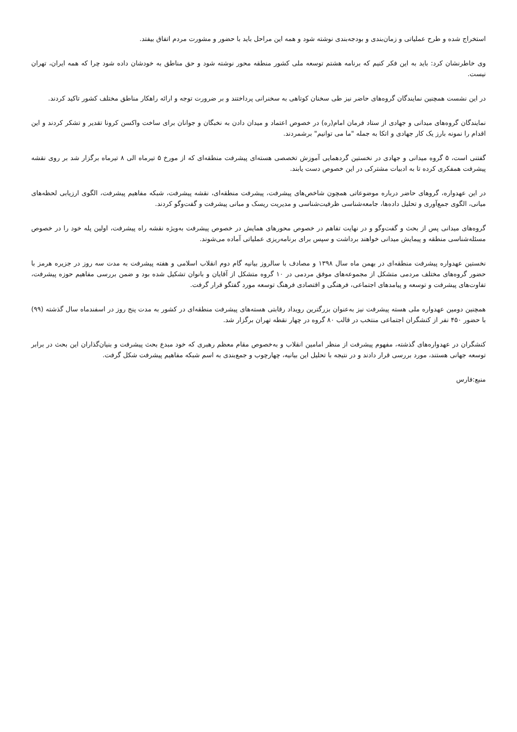استخراج شده و طرح عملیاتی و زمان‌بندی و بودجه‌بندی نوشته شود و همه این مراحل باید با حضور و مشورت مردم اتفاق بیفتد.
وی خاطرنشان کرد: باید به این فکر کنیم که برنامه هشتم توسعه ملی کشور منطقه محور نوشته شود و حق مناطق به خودشان داده شود چرا که همه ایران، تهران نیست.
در این نشست همچنین نمایندگان گروه‌های حاضر نیز طی سخنان کوتاهی به سخنرانی پرداختند و بر ضرورت توجه و ارائه راهکار مناطق مختلف کشور تاکید کردند.
نمایندگان گروه‌های میدانی و جهادی از ستاد فرمان امام(ره) در خصوص اعتماد و میدان دادن به نخبگان و جوانان برای ساخت واکسن کرونا تقدیر و تشکر کردند و این اقدام را نمونه بارز یک کار جهادی و اتکا به جمله "ما می توانیم" برشمردند.
گفتنی است، ۵ گروه میدانی و جهادی در نخستین گردهمایی آموزش تخصصی هسته‌ای پیشرفت منطقه‌ای که از مورخ ۵ تیرماه الی ۸ تیرماه برگزار شد بر روی نقشه پیشرفت همفکری کرده تا به ادبیات مشترکی در این خصوص دست یابند.
در این عهدواره، گروهای حاضر درباره موضوعاتی همچون شاخص‌های پیشرفت، پیشرفت منطقه‌ای، نقشه پیشرفت، شبکه مفاهیم پیشرفت، الگوی ارزیابی لحظه‌های میانی، الگوی جمع‌آوری و تحلیل داده‌ها، جامعه‌شناسی ظرفیت‌شناسی و مدیریت ریسک و مبانی پیشرفت و گفت‌وگو کردند.
گروه‌های میدانی پس از بحث و گفت‌وگو و در نهایت تفاهم در خصوص محورهای همایش در خصوص پیشرفت به‌ویژه نقشه راه پیشرفت، اولین پله خود را در خصوص مسئله‌شناسی منطقه و پیمایش میدانی خواهند برداشت و سپس برای برنامه‌ریزی عملیاتی آماده می‌شوند.
نخستین عهدواره پیشرفت منطقه‌ای در بهمن ماه سال ۱۳۹۸ و مصادف با سالروز بیانیه گام دوم انقلاب اسلامی و هفته پیشرفت به مدت سه روز در جزیره هرمز با حضور گروه‌های مختلف مردمی متشکل از مجموعه‌های موفق مردمی در ۱۰ گروه متشکل از آقایان و بانوان تشکیل شده بود و ضمن بررسی مفاهیم حوزه پیشرفت، تفاوت‌های پیشرفت و توسعه و پیامدهای اجتماعی، فرهنگی و اقتصادی فرهنگ توسعه مورد گفتگو قرار گرفت.
همچنین دومین عهدواره ملی هسته پیشرفت نیز به‌عنوان بزرگترین رویداد رقابتی هسته‌های پیشرفت منطقه‌ای در کشور به مدت پنج روز در اسفندماه سال گذشته (۹۹) با حضور ۴۵۰ نفر از کنشگران اجتماعی منتخب در قالب ۸۰ گروه در چهار نقطه تهران برگزار شد.
کنشگران در عهدواره‌های گذشته، مفهوم پیشرفت از منظر امامین انقلاب و به‌خصوص مقام معظم رهبری که خود مبدع بحث پیشرفت و بنیان‌گذاران این بحث در برابر توسعه جهانی هستند، مورد بررسی قرار دادند و در نتیجه با تحلیل این بیانیه، چهارچوب و جمع‌بندی به اسم شبکه مفاهیم پیشرفت شکل گرفت.
منبع:فارس